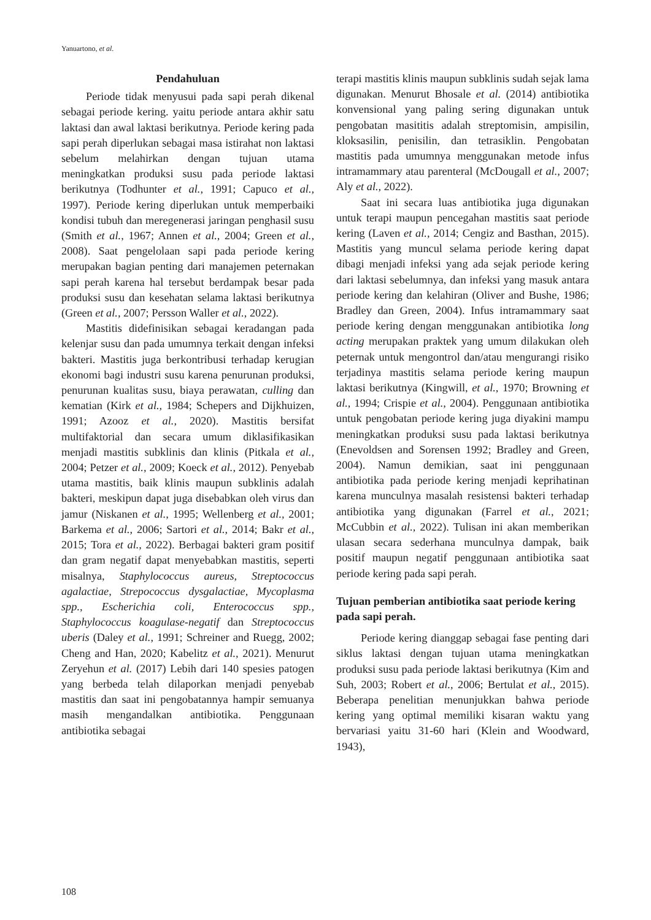Yanuartono, et al.
Pendahuluan
Periode tidak menyusui pada sapi perah dikenal sebagai periode kering. yaitu periode antara akhir satu laktasi dan awal laktasi berikutnya. Periode kering pada sapi perah diperlukan sebagai masa istirahat non laktasi sebelum melahirkan dengan tujuan utama meningkatkan produksi susu pada periode laktasi berikutnya (Todhunter et al., 1991; Capuco et al., 1997). Periode kering diperlukan untuk memperbaiki kondisi tubuh dan meregenerasi jaringan penghasil susu (Smith et al., 1967; Annen et al., 2004; Green et al., 2008). Saat pengelolaan sapi pada periode kering merupakan bagian penting dari manajemen peternakan sapi perah karena hal tersebut berdampak besar pada produksi susu dan kesehatan selama laktasi berikutnya (Green et al., 2007; Persson Waller et al., 2022).
Mastitis didefinisikan sebagai keradangan pada kelenjar susu dan pada umumnya terkait dengan infeksi bakteri. Mastitis juga berkontribusi terhadap kerugian ekonomi bagi industri susu karena penurunan produksi, penurunan kualitas susu, biaya perawatan, culling dan kematian (Kirk et al., 1984; Schepers and Dijkhuizen, 1991; Azooz et al., 2020). Mastitis bersifat multifaktorial dan secara umum diklasifikasikan menjadi mastitis subklinis dan klinis (Pitkala et al., 2004; Petzer et al., 2009; Koeck et al., 2012). Penyebab utama mastitis, baik klinis maupun subklinis adalah bakteri, meskipun dapat juga disebabkan oleh virus dan jamur (Niskanen et al., 1995; Wellenberg et al., 2001; Barkema et al., 2006; Sartori et al., 2014; Bakr et al., 2015; Tora et al., 2022). Berbagai bakteri gram positif dan gram negatif dapat menyebabkan mastitis, seperti misalnya, Staphylococcus aureus, Streptococcus agalactiae, Strepococcus dysgalactiae, Mycoplasma spp., Escherichia coli, Enterococcus spp., Staphylococcus koagulase-negatif dan Streptococcus uberis (Daley et al., 1991; Schreiner and Ruegg, 2002; Cheng and Han, 2020; Kabelitz et al., 2021). Menurut Zeryehun et al. (2017) Lebih dari 140 spesies patogen yang berbeda telah dilaporkan menjadi penyebab mastitis dan saat ini pengobatannya hampir semuanya masih mengandalkan antibiotika. Penggunaan antibiotika sebagai
terapi mastitis klinis maupun subklinis sudah sejak lama digunakan. Menurut Bhosale et al. (2014) antibiotika konvensional yang paling sering digunakan untuk pengobatan masititis adalah streptomisin, ampisilin, kloksasilin, penisilin, dan tetrasiklin. Pengobatan mastitis pada umumnya menggunakan metode infus intramammary atau parenteral (McDougall et al., 2007; Aly et al., 2022).
Saat ini secara luas antibiotika juga digunakan untuk terapi maupun pencegahan mastitis saat periode kering (Laven et al., 2014; Cengiz and Basthan, 2015). Mastitis yang muncul selama periode kering dapat dibagi menjadi infeksi yang ada sejak periode kering dari laktasi sebelumnya, dan infeksi yang masuk antara periode kering dan kelahiran (Oliver and Bushe, 1986; Bradley dan Green, 2004). Infus intramammary saat periode kering dengan menggunakan antibiotika long acting merupakan praktek yang umum dilakukan oleh peternak untuk mengontrol dan/atau mengurangi risiko terjadinya mastitis selama periode kering maupun laktasi berikutnya (Kingwill, et al., 1970; Browning et al., 1994; Crispie et al., 2004). Penggunaan antibiotika untuk pengobatan periode kering juga diyakini mampu meningkatkan produksi susu pada laktasi berikutnya (Enevoldsen and Sorensen 1992; Bradley and Green, 2004). Namun demikian, saat ini penggunaan antibiotika pada periode kering menjadi keprihatinan karena munculnya masalah resistensi bakteri terhadap antibiotika yang digunakan (Farrel et al., 2021; McCubbin et al., 2022). Tulisan ini akan memberikan ulasan secara sederhana munculnya dampak, baik positif maupun negatif penggunaan antibiotika saat periode kering pada sapi perah.
Tujuan pemberian antibiotika saat periode kering pada sapi perah.
Periode kering dianggap sebagai fase penting dari siklus laktasi dengan tujuan utama meningkatkan produksi susu pada periode laktasi berikutnya (Kim and Suh, 2003; Robert et al., 2006; Bertulat et al., 2015). Beberapa penelitian menunjukkan bahwa periode kering yang optimal memiliki kisaran waktu yang bervariasi yaitu 31-60 hari (Klein and Woodward, 1943),
108